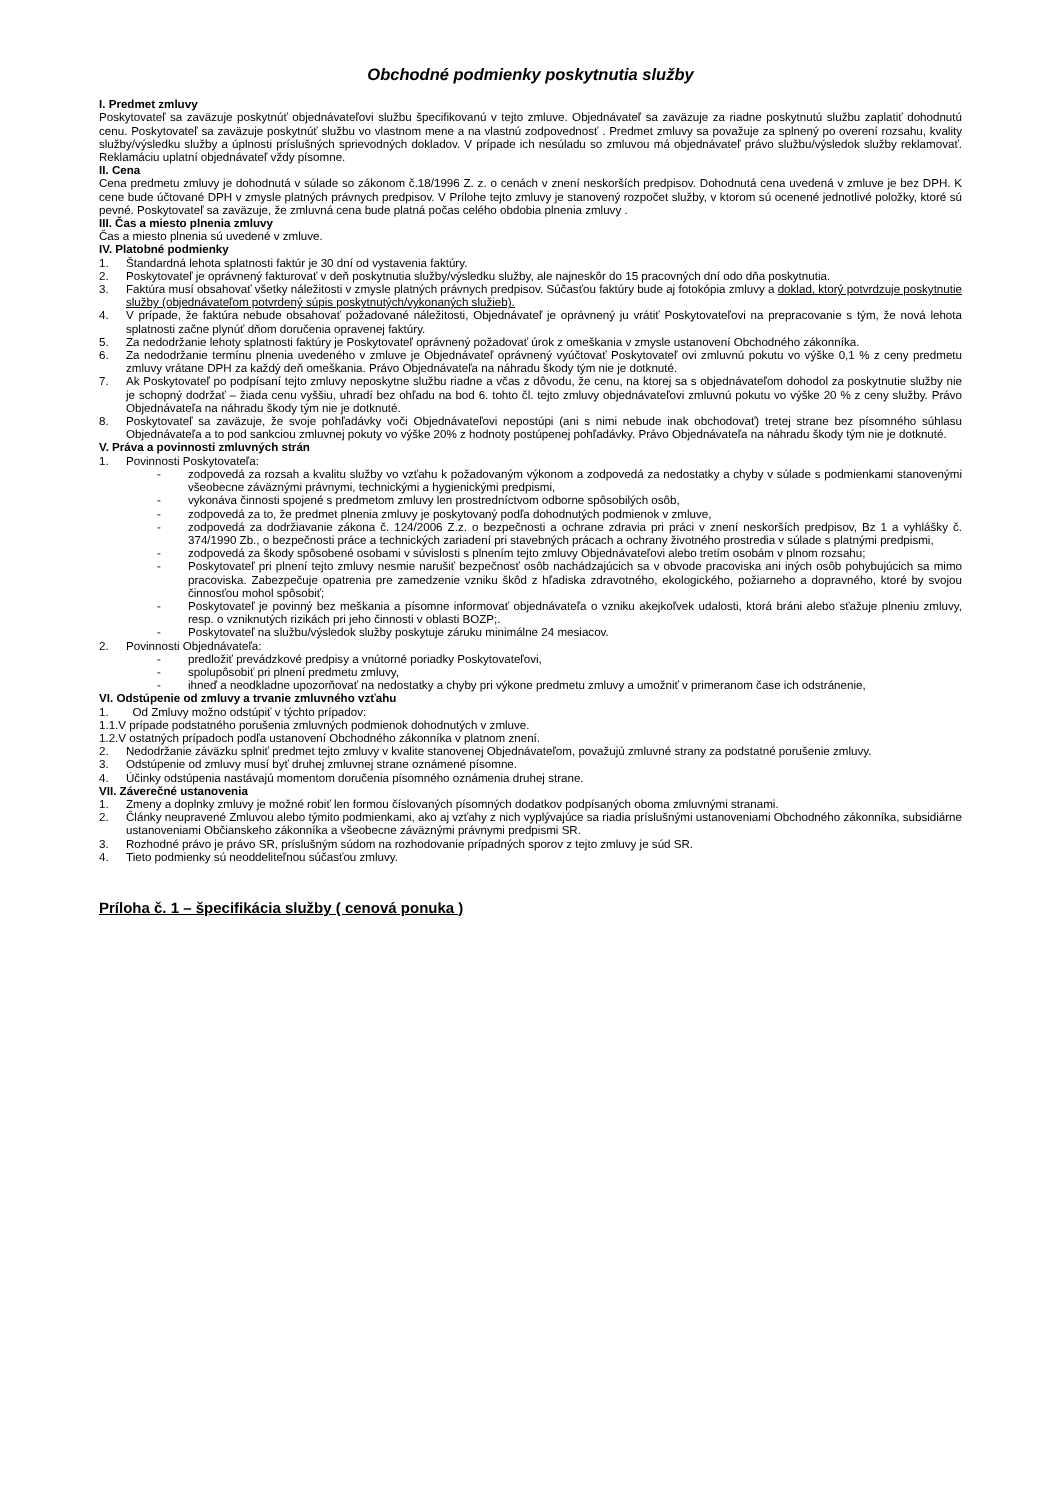Obchodné podmienky poskytnutia služby
I. Predmet zmluvy
Poskytovateľ sa zaväzuje poskytnúť objednávateľovi službu špecifikovanú v tejto zmluve. Objednávateľ sa zaväzuje za riadne poskytnutú službu zaplatiť dohodnutú cenu. Poskytovateľ sa zaväzuje poskytnúť službu vo vlastnom mene a na vlastnú zodpovednosť . Predmet zmluvy sa považuje za splnený po overení rozsahu, kvality služby/výsledku služby a úplnosti príslušných sprievodných dokladov. V prípade ich nesúladu so zmluvou má objednávateľ právo službu/výsledok služby reklamovať. Reklamáciu uplatní objednávateľ vždy písomne.
II. Cena
Cena predmetu zmluvy je dohodnutá v súlade so zákonom č.18/1996 Z. z. o cenách v znení neskorších predpisov. Dohodnutá cena uvedená v zmluve je bez DPH. K cene bude účtované DPH v zmysle platných právnych predpisov. V Prílohe tejto zmluvy je stanovený rozpočet služby, v ktorom sú ocenené jednotlivé položky, ktoré sú pevné. Poskytovateľ sa zaväzuje, že zmluvná cena bude platná počas celého obdobia plnenia zmluvy .
III. Čas a miesto plnenia zmluvy
Čas a miesto plnenia sú uvedené v zmluve.
IV. Platobné podmienky
1. Štandardná lehota splatnosti faktúr je 30 dní od vystavenia faktúry.
2. Poskytovateľ je oprávnený fakturovať v deň poskytnutia služby/výsledku služby, ale najneskôr do 15 pracovných dní odo dňa poskytnutia.
3. Faktúra musí obsahovať všetky náležitosti v zmysle platných právnych predpisov. Súčasťou faktúry bude aj fotokópia zmluvy a doklad, ktorý potvrdzuje poskytnutie služby (objednávateľom potvrdený súpis poskytnutých/vykonaných služieb).
4. V prípade, že faktúra nebude obsahovať požadované náležitosti, Objednávateľ je oprávnený ju vrátiť Poskytovateľovi na prepracovanie s tým, že nová lehota splatnosti začne plynúť dňom doručenia opravenej faktúry.
5. Za nedodržanie lehoty splatnosti faktúry je Poskytovateľ oprávnený požadovať úrok z omeškania v zmysle ustanovení Obchodného zákonníka.
6. Za nedodržanie termínu plnenia uvedeného v zmluve je Objednávateľ oprávnený vyúčtovať Poskytovateľ ovi zmluvnú pokutu vo výške 0,1 % z ceny predmetu zmluvy vrátane DPH za každý deň omeškania. Právo Objednávateľa na náhradu škody tým nie je dotknuté.
7. Ak Poskytovateľ po podpísaní tejto zmluvy neposkytne službu riadne a včas z dôvodu, že cenu, na ktorej sa s objednávateľom dohodol za poskytnutie služby nie je schopný dodržať – žiada cenu vyššiu, uhradí bez ohľadu na bod 6. tohto čl. tejto zmluvy objednávateľovi zmluvnú pokutu vo výške 20 % z ceny služby. Právo Objednávateľa na náhradu škody tým nie je dotknuté.
8. Poskytovateľ sa zaväzuje, že svoje pohľadávky voči Objednávateľovi nepostúpi (ani s nimi nebude inak obchodovať) tretej strane bez písomného súhlasu Objednávateľa a to pod sankciou zmluvnej pokuty vo výške 20% z hodnoty postúpenej pohľadávky. Právo Objednávateľa na náhradu škody tým nie je dotknuté.
V. Práva a povinnosti zmluvných strán
1. Povinnosti Poskytovateľa:
- zodpovedá za rozsah a kvalitu služby vo vzťahu k požadovaným výkonom a zodpovedá za nedostatky a chyby v súlade s podmienkami stanovenými všeobecne záväznými právnymi, technickými a hygienickými predpismi,
- vykonáva činnosti spojené s predmetom zmluvy len prostredníctvom odborne spôsobilých osôb,
- zodpovedá za to, že predmet plnenia zmluvy je poskytovaný podľa dohodnutých podmienok v zmluve,
- zodpovedá za dodržiavanie zákona č. 124/2006 Z.z. o bezpečnosti a ochrane zdravia pri práci v znení neskorších predpisov, Bz 1 a vyhlášky č. 374/1990 Zb., o bezpečnosti práce a technických zariadení pri stavebných prácach a ochrany životného prostredia v súlade s platnými predpismi,
- zodpovedá za škody spôsobené osobami v súvislosti s plnením tejto zmluvy Objednávateľovi alebo tretím osobám v plnom rozsahu;
- Poskytovateľ pri plnení tejto zmluvy nesmie narušiť bezpečnosť osôb nachádzajúcich sa v obvode pracoviska ani iných osôb pohybujúcich sa mimo pracoviska. Zabezpečuje opatrenia pre zamedzenie vzniku škôd z hľadiska zdravotného, ekologického, požiarneho a dopravného, ktoré by svojou činnosťou mohol spôsobiť;
- Poskytovateľ je povinný bez meškania a písomne informovať objednávateľa o vzniku akejkoľvek udalosti, ktorá bráni alebo sťažuje plneniu zmluvy, resp. o vzniknutých rizikách pri jeho činnosti v oblasti BOZP;.
- Poskytovateľ na službu/výsledok služby poskytuje záruku minimálne 24 mesiacov.
2. Povinnosti Objednávateľa:
- predložiť prevádzkové predpisy a vnútorné poriadky Poskytovateľovi,
- spolupôsobiť pri plnení predmetu zmluvy,
- ihneď a neodkladne upozorňovať na nedostatky a chyby pri výkone predmetu zmluvy a umožniť v primeranom čase ich odstránenie,
VI. Odstúpenie od zmluvy a trvanie zmluvného vzťahu
1. Od Zmluvy možno odstúpiť v týchto prípadov:
1.1.V prípade podstatného porušenia zmluvných podmienok dohodnutých v zmluve.
1.2.V ostatných prípadoch podľa ustanovení Obchodného zákonníka v platnom znení.
2. Nedodržanie záväzku splniť predmet tejto zmluvy v kvalite stanovenej Objednávateľom, považujú zmluvné strany za podstatné porušenie zmluvy.
3. Odstúpenie od zmluvy musí byť druhej zmluvnej strane oznámené písomne.
4. Účinky odstúpenia nastávajú momentom doručenia písomného oznámenia druhej strane.
VII. Záverečné ustanovenia
1. Zmeny a doplnky zmluvy je možné robiť len formou číslovaných písomných dodatkov podpísaných oboma zmluvnými stranami.
2. Články neupravené Zmluvou alebo týmito podmienkami, ako aj vzťahy z nich vyplývajúce sa riadia príslušnými ustanoveniami Obchodného zákonníka, subsidiárne ustanoveniami Občianskeho zákonníka a všeobecne záväznými právnymi predpismi SR.
3. Rozhodné právo je právo SR, príslušným súdom na rozhodovanie prípadných sporov z tejto zmluvy je súd SR.
4. Tieto podmienky sú neoddeliteľnou súčasťou zmluvy.
Príloha č. 1 – špecifikácia služby ( cenová ponuka )